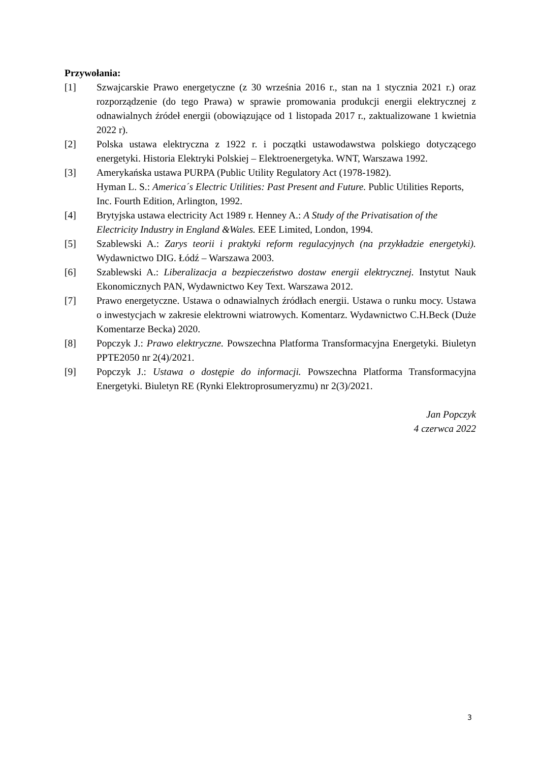Przywołania:
[1] Szwajcarskie Prawo energetyczne (z 30 września 2016 r., stan na 1 stycznia 2021 r.) oraz rozporządzenie (do tego Prawa) w sprawie promowania produkcji energii elektrycznej z odnawialnych źródeł energii (obowiązujące od 1 listopada 2017 r., zaktualizowane 1 kwietnia 2022 r).
[2] Polska ustawa elektryczna z 1922 r. i początki ustawodawstwa polskiego dotyczącego energetyki. Historia Elektryki Polskiej – Elektroenergetyka. WNT, Warszawa 1992.
[3] Amerykańska ustawa PURPA (Public Utility Regulatory Act (1978-1982).
Hyman L. S.: America´s Electric Utilities: Past Present and Future. Public Utilities Reports, Inc. Fourth Edition, Arlington, 1992.
[4] Brytyjska ustawa electricity Act 1989 r. Henney A.: A Study of the Privatisation of the Electricity Industry in England &Wales. EEE Limited, London, 1994.
[5] Szablewski A.: Zarys teorii i praktyki reform regulacyjnych (na przykładzie energetyki). Wydawnictwo DIG. Łódź – Warszawa 2003.
[6] Szablewski A.: Liberalizacja a bezpieczeństwo dostaw energii elektrycznej. Instytut Nauk Ekonomicznych PAN, Wydawnictwo Key Text. Warszawa 2012.
[7] Prawo energetyczne. Ustawa o odnawialnych źródłach energii. Ustawa o runku mocy. Ustawa o inwestycjach w zakresie elektrowni wiatrowych. Komentarz. Wydawnictwo C.H.Beck (Duże Komentarze Becka) 2020.
[8] Popczyk J.: Prawo elektryczne. Powszechna Platforma Transformacyjna Energetyki. Biuletyn PPTE2050 nr 2(4)/2021.
[9] Popczyk J.: Ustawa o dostępie do informacji. Powszechna Platforma Transformacyjna Energetyki. Biuletyn RE (Rynki Elektroprosumeryzmu) nr 2(3)/2021.
Jan Popczyk
4 czerwca 2022
3